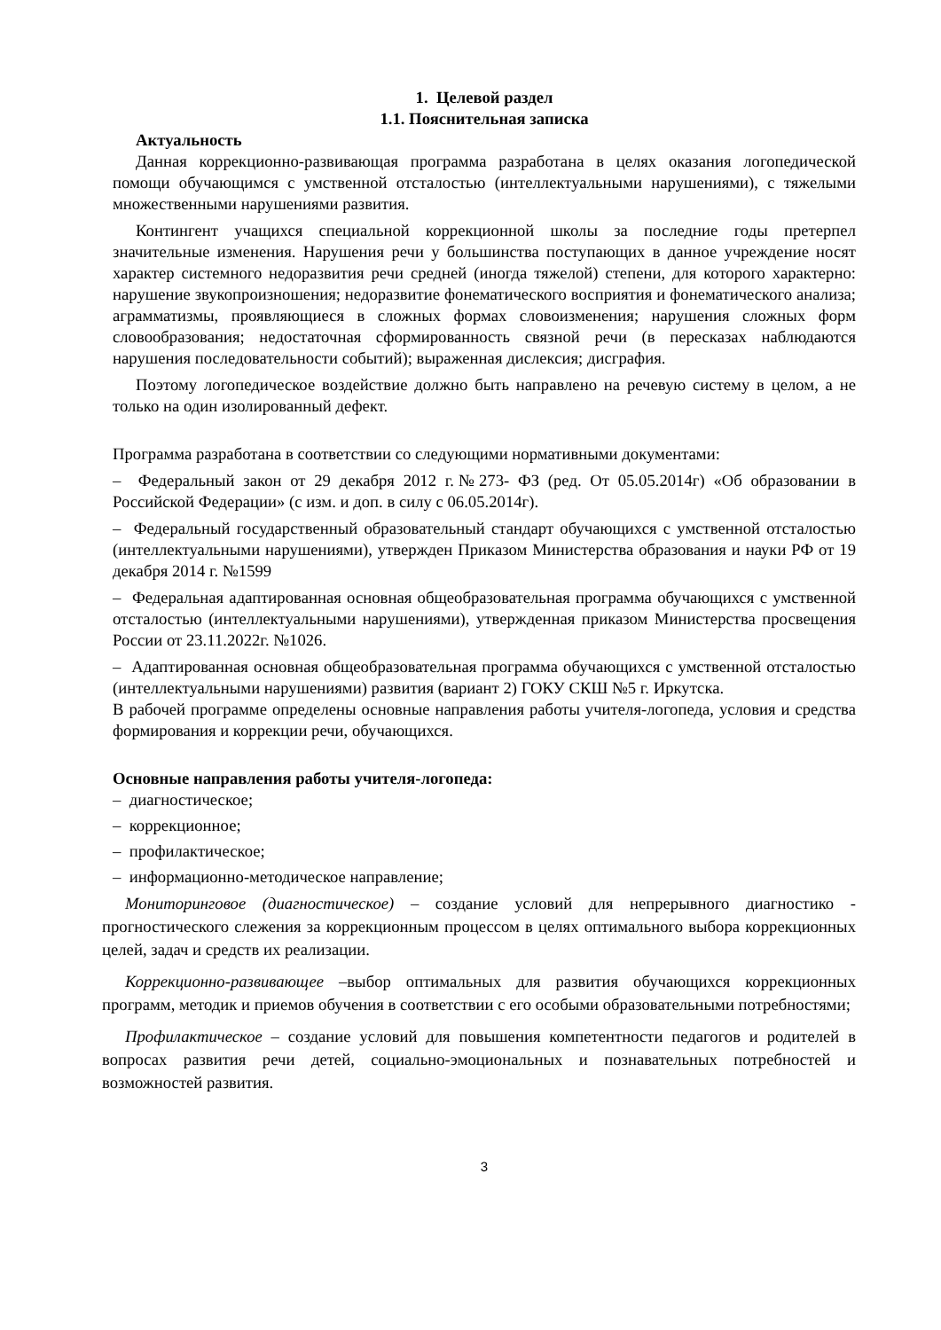1. Целевой раздел
1.1. Пояснительная записка
Актуальность
Данная коррекционно-развивающая программа разработана в целях оказания логопедической помощи обучающимся с умственной отсталостью (интеллектуальными нарушениями), с тяжелыми множественными нарушениями развития.
Контингент учащихся специальной коррекционной школы за последние годы претерпел значительные изменения. Нарушения речи у большинства поступающих в данное учреждение носят характер системного недоразвития речи средней (иногда тяжелой) степени, для которого характерно: нарушение звукопроизношения; недоразвитие фонематического восприятия и фонематического анализа; аграмматизмы, проявляющиеся в сложных формах словоизменения; нарушения сложных форм словообразования; недостаточная сформированность связной речи (в пересказах наблюдаются нарушения последовательности событий); выраженная дислексия; дисграфия.
Поэтому логопедическое воздействие должно быть направлено на речевую систему в целом, а не только на один изолированный дефект.
Программа разработана в соответствии со следующими нормативными документами:
– Федеральный закон от 29 декабря 2012 г.№273- ФЗ (ред. От 05.05.2014г) «Об образовании в Российской Федерации» (с изм. и доп. в силу с 06.05.2014г).
– Федеральный государственный образовательный стандарт обучающихся с умственной отсталостью (интеллектуальными нарушениями), утвержден Приказом Министерства образования и науки РФ от 19 декабря 2014 г. №1599
– Федеральная адаптированная основная общеобразовательная программа обучающихся с умственной отсталостью (интеллектуальными нарушениями), утвержденная приказом Министерства просвещения России от 23.11.2022г. №1026.
– Адаптированная основная общеобразовательная программа обучающихся с умственной отсталостью (интеллектуальными нарушениями) развития (вариант 2) ГОКУ СКШ №5 г. Иркутска.
В рабочей программе определены основные направления работы учителя-логопеда, условия и средства формирования и коррекции речи, обучающихся.
Основные направления работы учителя-логопеда:
– диагностическое;
– коррекционное;
– профилактическое;
– информационно-методическое направление;
Мониторинговое (диагностическое) – создание условий для непрерывного диагностико - прогностического слежения за коррекционным процессом в целях оптимального выбора коррекционных целей, задач и средств их реализации.
Коррекционно-развивающее –выбор оптимальных для развития обучающихся коррекционных программ, методик и приемов обучения в соответствии с его особыми образовательными потребностями;
Профилактическое – создание условий для повышения компетентности педагогов и родителей в вопросах развития речи детей, социально-эмоциональных и познавательных потребностей и возможностей развития.
3